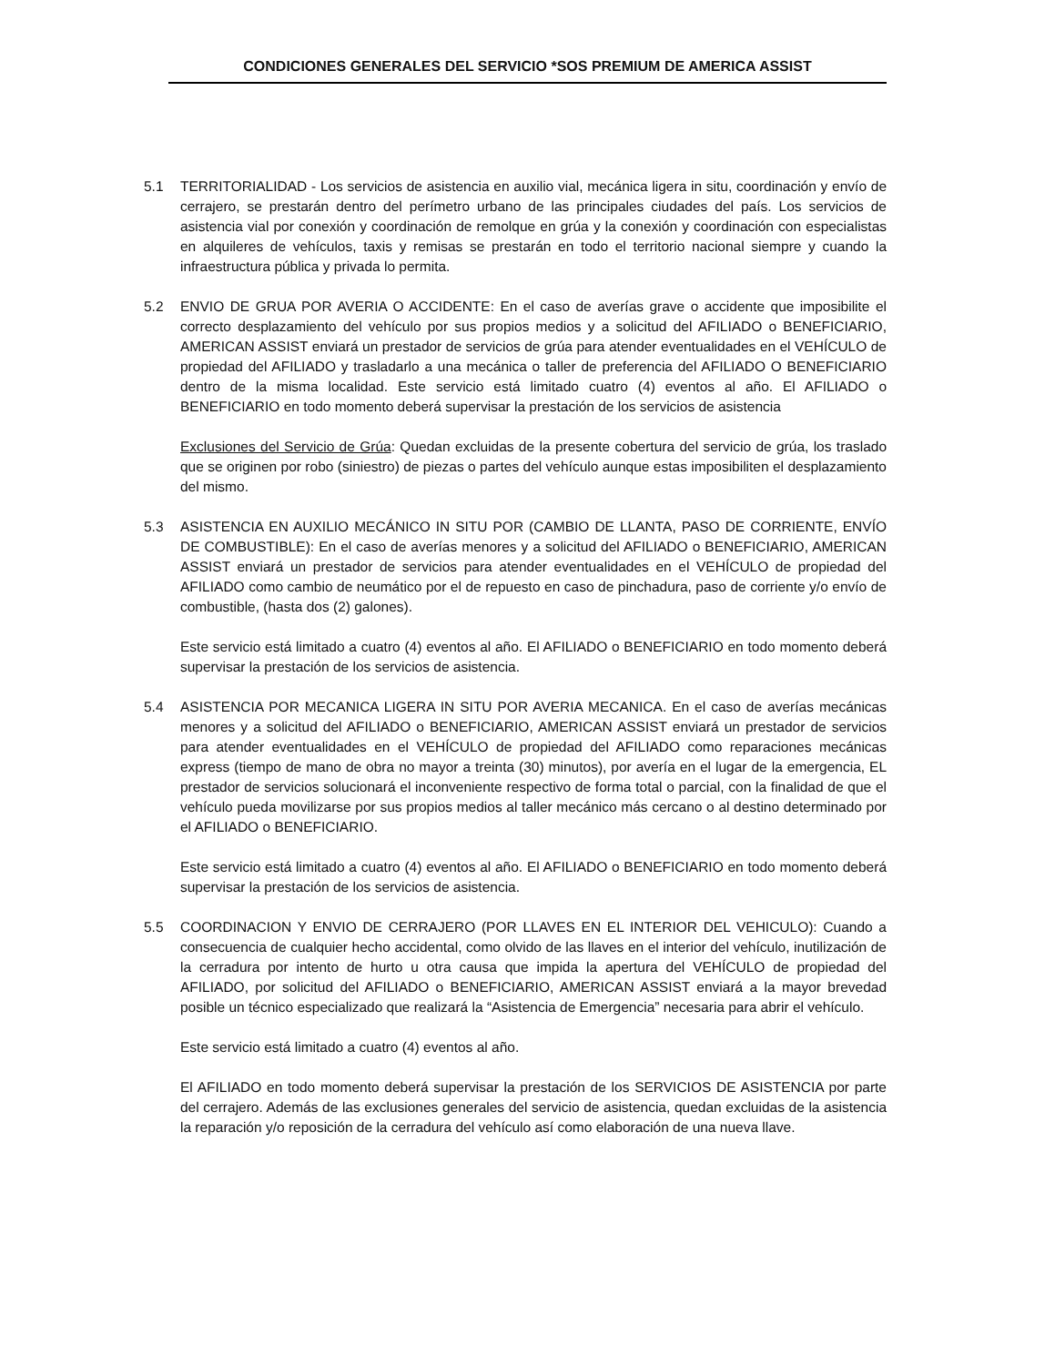CONDICIONES GENERALES DEL SERVICIO *SOS PREMIUM DE AMERICA ASSIST
5.1 TERRITORIALIDAD - Los servicios de asistencia en auxilio vial, mecánica ligera in situ, coordinación y envío de cerrajero, se prestarán dentro del perímetro urbano de las principales ciudades del país. Los servicios de asistencia vial por conexión y coordinación de remolque en grúa y la conexión y coordinación con especialistas en alquileres de vehículos, taxis y remisas se prestarán en todo el territorio nacional siempre y cuando la infraestructura pública y privada lo permita.
5.2 ENVIO DE GRUA POR AVERIA O ACCIDENTE: En el caso de averías grave o accidente que imposibilite el correcto desplazamiento del vehículo por sus propios medios y a solicitud del AFILIADO o BENEFICIARIO, AMERICAN ASSIST enviará un prestador de servicios de grúa para atender eventualidades en el VEHÍCULO de propiedad del AFILIADO y trasladarlo a una mecánica o taller de preferencia del AFILIADO O BENEFICIARIO dentro de la misma localidad. Este servicio está limitado cuatro (4) eventos al año. El AFILIADO o BENEFICIARIO en todo momento deberá supervisar la prestación de los servicios de asistencia
Exclusiones del Servicio de Grúa: Quedan excluidas de la presente cobertura del servicio de grúa, los traslado que se originen por robo (siniestro) de piezas o partes del vehículo aunque estas imposibiliten el desplazamiento del mismo.
5.3 ASISTENCIA EN AUXILIO MECÁNICO IN SITU POR (CAMBIO DE LLANTA, PASO DE CORRIENTE, ENVÍO DE COMBUSTIBLE): En el caso de averías menores y a solicitud del AFILIADO o BENEFICIARIO, AMERICAN ASSIST enviará un prestador de servicios para atender eventualidades en el VEHÍCULO de propiedad del AFILIADO como cambio de neumático por el de repuesto en caso de pinchadura, paso de corriente y/o envío de combustible, (hasta dos (2) galones).
Este servicio está limitado a cuatro (4) eventos al año. El AFILIADO o BENEFICIARIO en todo momento deberá supervisar la prestación de los servicios de asistencia.
5.4 ASISTENCIA POR MECANICA LIGERA IN SITU POR AVERIA MECANICA. En el caso de averías mecánicas menores y a solicitud del AFILIADO o BENEFICIARIO, AMERICAN ASSIST enviará un prestador de servicios para atender eventualidades en el VEHÍCULO de propiedad del AFILIADO como reparaciones mecánicas express (tiempo de mano de obra no mayor a treinta (30) minutos), por avería en el lugar de la emergencia, EL prestador de servicios solucionará el inconveniente respectivo de forma total o parcial, con la finalidad de que el vehículo pueda movilizarse por sus propios medios al taller mecánico más cercano o al destino determinado por el AFILIADO o BENEFICIARIO.
Este servicio está limitado a cuatro (4) eventos al año. El AFILIADO o BENEFICIARIO en todo momento deberá supervisar la prestación de los servicios de asistencia.
5.5 COORDINACION Y ENVIO DE CERRAJERO (POR LLAVES EN EL INTERIOR DEL VEHICULO): Cuando a consecuencia de cualquier hecho accidental, como olvido de las llaves en el interior del vehículo, inutilización de la cerradura por intento de hurto u otra causa que impida la apertura del VEHÍCULO de propiedad del AFILIADO, por solicitud del AFILIADO o BENEFICIARIO, AMERICAN ASSIST enviará a la mayor brevedad posible un técnico especializado que realizará la “Asistencia de Emergencia” necesaria para abrir el vehículo.
Este servicio está limitado a cuatro (4) eventos al año.
El AFILIADO en todo momento deberá supervisar la prestación de los SERVICIOS DE ASISTENCIA por parte del cerrajero. Además de las exclusiones generales del servicio de asistencia, quedan excluidas de la asistencia la reparación y/o reposición de la cerradura del vehículo así como elaboración de una nueva llave.